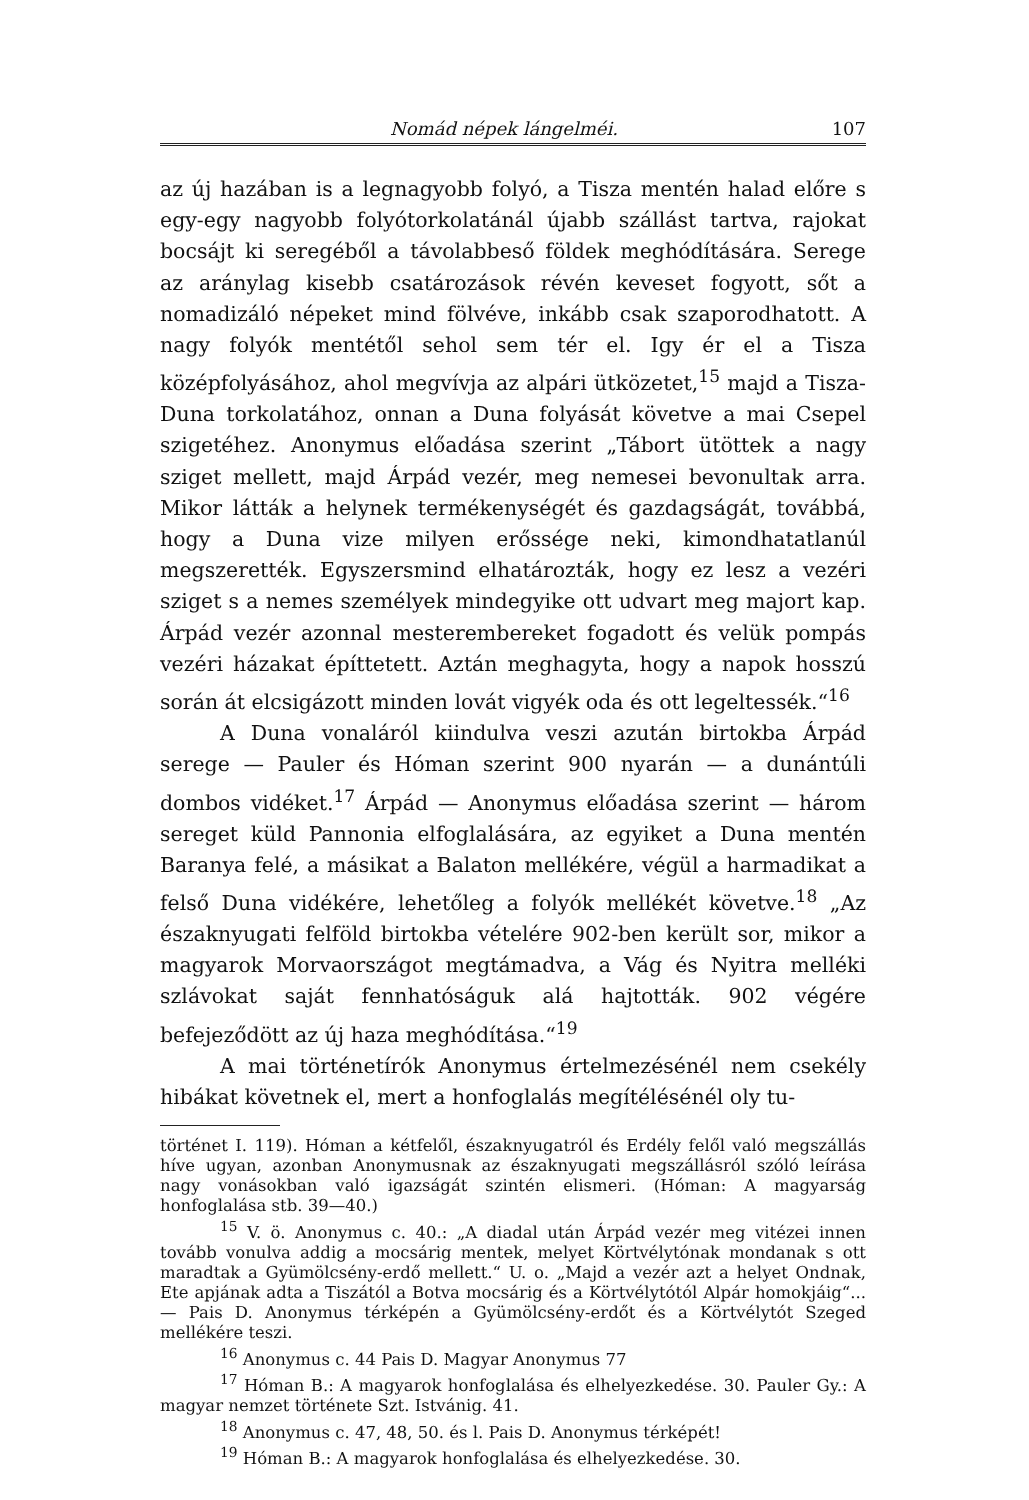Nomád népek lángelméi. 107
az új hazában is a legnagyobb folyó, a Tisza mentén halad előre s egy-egy nagyobb folyótorkolatánál újabb szállást tartva, rajokat bocsájt ki seregéből a távolabbeső földek meghódítására. Serege az aránylag kisebb csatározások révén keveset fogyott, sőt a nomadizáló népeket mind fölvéve, inkább csak szaporodhatott. A nagy folyók mentétől sehol sem tér el. Igy ér el a Tisza középfolyásához, ahol megvívja az alpári ütközetet,<sup>15</sup> majd a Tisza-Duna torkolatához, onnan a Duna folyását követve a mai Csepel szigetéhez. Anonymus előadása szerint „Tábort ütöttek a nagy sziget mellett, majd Árpád vezér, meg nemesei bevonultak arra. Mikor látták a helynek termékenységét és gazdagságát, továbbá, hogy a Duna vize milyen erőssége neki, kimondhatatlanúl megszerették. Egyszersmind elhatározták, hogy ez lesz a vezéri sziget s a nemes személyek mindegyike ott udvart meg majort kap. Árpád vezér azonnal mesterembereket fogadott és velük pompás vezéri házakat építtetett. Aztán meghagyta, hogy a napok hosszú során át elcsigázott minden lovát vigyék oda és ott legeltessék.“<sup>16</sup>
A Duna vonaláról kiindulva veszi azután birtokba Árpád serege — Pauler és Hóman szerint 900 nyarán — a dunántúli dombos vidéket.<sup>17</sup> Árpád — Anonymus előadása szerint — három sereget küld Pannonia elfoglalására, az egyiket a Duna mentén Baranya felé, a másikat a Balaton mellékére, végül a harmadikat a felső Duna vidékére, lehetőleg a folyók mellékét követve.<sup>18</sup> „Az északnyugati felföld birtokba vételére 902-ben került sor, mikor a magyarok Morvaországot megtámadva, a Vág és Nyitra melléki szlávokat saját fennhatóságuk alá hajtották. 902 végére befejeződött az új haza meghódítása.“<sup>19</sup>
A mai történetírók Anonymus értelmezésénél nem csekély hibákat követnek el, mert a honfoglalás megítélésénél oly tu-
történet I. 119). Hóman a kétfelől, északnyugatról és Erdély felől való megszállás híve ugyan, azonban Anonymusnak az északnyugati megszállásról szóló leírása nagy vonásokban való igazságát szintén elismeri. (Hóman: A magyarság honfoglalása stb. 39—40.)
<sup>15</sup> V. ö. Anonymus c. 40.: „A diadal után Árpád vezér meg vitézei innen tovább vonulva addig a mocsárig mentek, melyet Körtvélytónak mondanak s ott maradtak a Gyümölcsény-erdő mellett.“ U. o. „Majd a vezér azt a helyet Ondnak, Ete apjának adta a Tiszától a Botva mocsárig és a Körtvélytótól Alpár homokjáig“... — Pais D. Anonymus térképén a Gyümölcsény-erdőt és a Körtvélytót Szeged mellékére teszi.
<sup>16</sup> Anonymus c. 44 Pais D. Magyar Anonymus 77
<sup>17</sup> Hóman B.: A magyarok honfoglalása és elhelyezkedése. 30. Pauler Gy.: A magyar nemzet története Szt. Istvánig. 41.
<sup>18</sup> Anonymus c. 47, 48, 50. és l. Pais D. Anonymus térképét!
<sup>19</sup> Hóman B.: A magyarok honfoglalása és elhelyezkedése. 30.